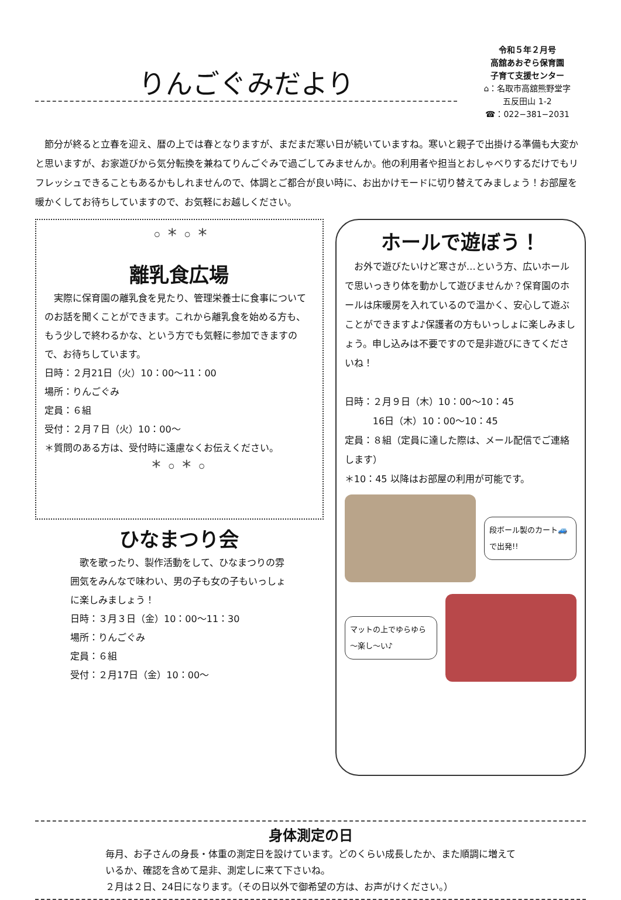りんごぐみだより
令和５年２月号
高舘あおぞら保育園
子育て支援センター
⌂：名取市高舘熊野堂字
五反田山 1-2
☎：022−381−2031
節分が終ると立春を迎え、暦の上では春となりますが、まだまだ寒い日が続いていますね。寒いと親子で出掛ける準備も大変かと思いますが、お家遊びから気分転換を兼ねてりんごぐみで過ごしてみませんか。他の利用者や担当とおしゃべりするだけでもリフレッシュできることもあるかもしれませんので、体調とご都合が良い時に、お出かけモードに切り替えてみましょう！お部屋を暖かくしてお待ちしていますので、お気軽にお越しください。
◦ * ◦ *
離乳食広場
　実際に保育園の離乳食を見たり、管理栄養士に食事についてのお話を聞くことができます。これから離乳食を始める方も、もう少しで終わるかな、という方でも気軽に参加できますので、お待ちしています。
日時：２月21日（火）10：00～11：00
場所：りんごぐみ
定員：６組
受付：２月７日（火）10：00～
＊質問のある方は、受付時に遠慮なくお伝えください。
* ◦ * ◦
ひなまつり会
　歌を歌ったり、製作活動をして、ひなまつりの雰囲気をみんなで味わい、男の子も女の子もいっしょに楽しみましょう！
日時：３月３日（金）10：00～11：30
場所：りんごぐみ
定員：６組
受付：２月17日（金）10：00～
ホールで遊ぼう！
　お外で遊びたいけど寒さが…という方、広いホールで思いっきり体を動かして遊びませんか？保育園のホールは床暖房を入れているので温かく、安心して遊ぶことができますよ♪保護者の方もいっしょに楽しみましょう。申し込みは不要ですので是非遊びにきてくださいね！
日時：２月９日（木）10：00～10：45
　　　16日（木）10：00～10：45
定員：８組（定員に達した際は、メール配信でご連絡します）
＊10：45 以降はお部屋の利用が可能です。
段ボール製のカート🚙で出発!!
マットの上でゆらゆら～楽し～い♪
身体測定の日
毎月、お子さんの身長・体重の測定日を設けています。どのくらい成長したか、また順調に増えているか、確認を含めて是非、測定しに来て下さいね。
２月は２日、24日になります。（その日以外で御希望の方は、お声がけください。）